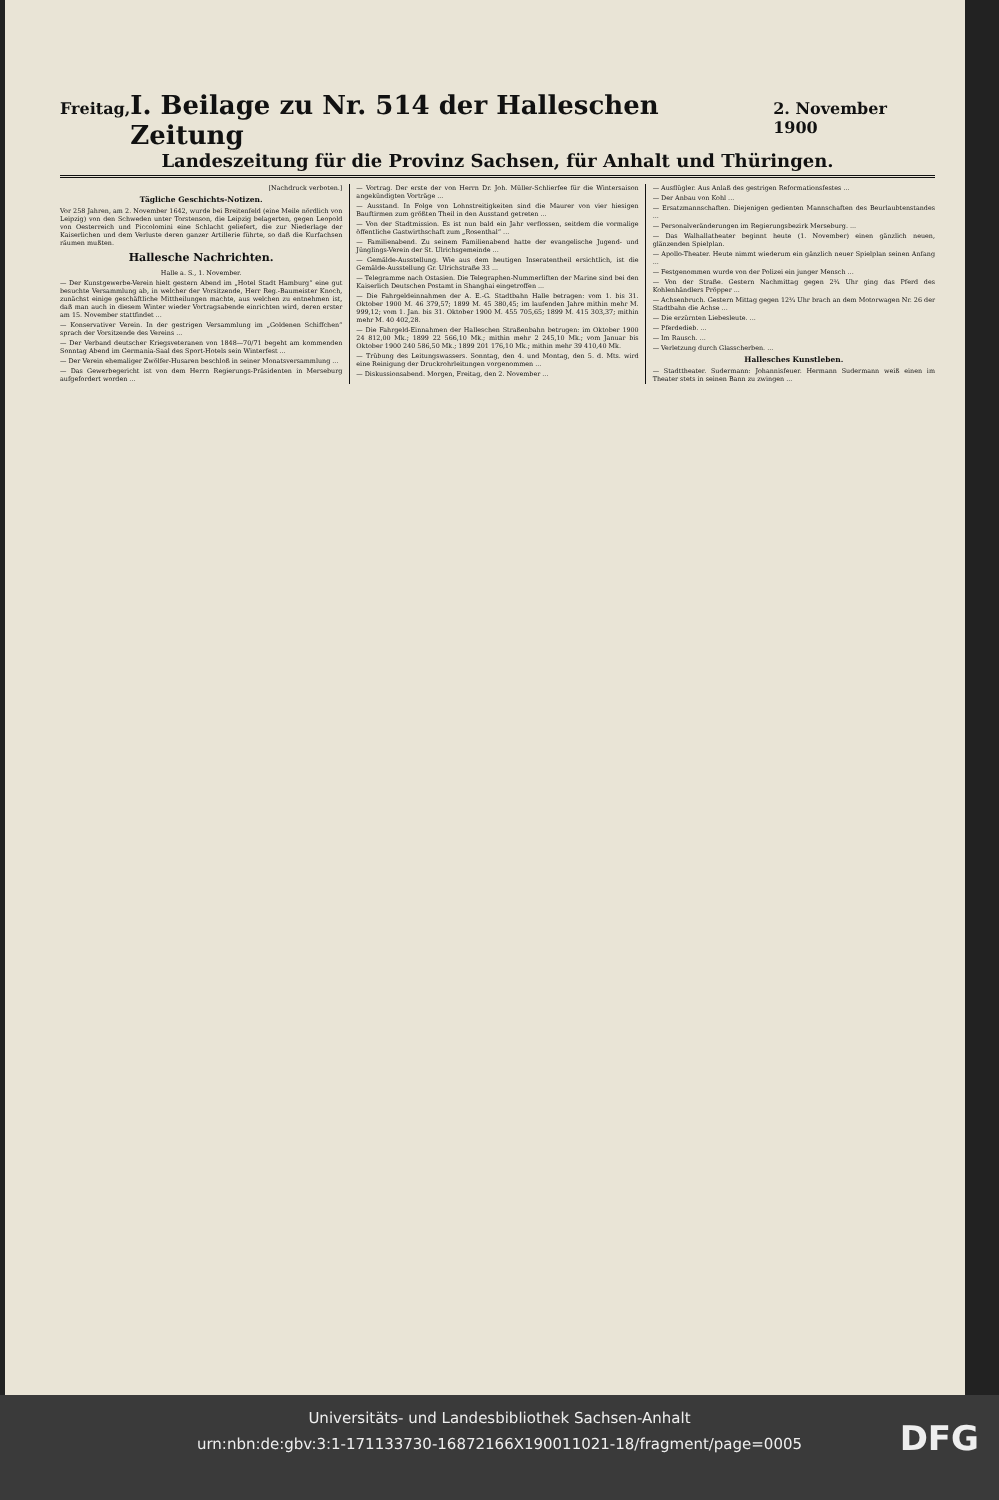Freitag, I. Beilage zu Nr. 514 der Halleschen Zeitung 2. November 1900
Landeszeitung für die Provinz Sachsen, für Anhalt und Thüringen.
[Nachdruck verboten.]
Tägliche Geschichts-Notizen.
Vor 258 Jahren, am 2. November 1642, wurde bei Breitenfeld (eine Meile nördlich von Leipzig) von den Schweden unter Torstenson, die Leipzig belagerten, gegen Leopold von Oesterreich und Piccolomini eine Schlacht geliefert, die zur Niederlage der Kaiserlichen und dem Verluste deren ganzer Artillerie führte, so daß die Kurfachsen räumen mußten.
Hallesche Nachrichten.
Halle a. S., 1. November.
— Der Kunstgewerbe-Verein hielt gestern Abend im „Hotel Stadt Hamburg“ eine gut besuchte Versammlung ab, in welcher der Vorsitzende, Herr Reg.-Baumeister Knoch, zunächst einige geschäftliche Mittheilungen machte, aus welchen zu entnehmen ist, daß man auch in diesem Winter wieder Vortragsabende einrichten wird, deren erster am 15. November stattfindet ...
— Konservativer Verein. In der gestrigen Versammlung im „Goldenen Schiffchen“ sprach der Vorsitzende des Vereins ...
— Der Verband deutscher Kriegsveteranen von 1848—70/71 begeht am kommenden Sonntag Abend im Germania-Saal des Sport-Hotels sein Winterfest ...
— Der Verein ehemaliger Zwölfer-Husaren beschloß in seiner Monatsversammlung ...
— Das Gewerbegericht ist von dem Herrn Regierungs-Präsidenten in Merseburg aufgefordert worden ...
— Vortrag. Der erste der von Herrn Dr. Joh. Müller-Schlierfee für die Wintersaison angekündigten Vorträge ...
— Ausstand. In Folge von Lohnstreitigkeiten sind die Maurer von vier hiesigen Bauftirmen zum größten Theil in den Ausstand getreten ...
— Von der Stadtmission. Es ist nun bald ein Jahr verflossen, seitdem die vormalige öffentliche Gastwirthschaft zum „Rosenthal“ ...
— Familienabend. Zu seinem Familienabend hatte der evangelische Jugend- und Jünglings-Verein der St. Ulrichsgemeinde ...
— Gemälde-Ausstellung. Wie aus dem heutigen Inseratentheil ersichtlich, ist die Gemälde-Ausstellung Gr. Ulrichstraße 33 ...
— Telegramme nach Ostasien. Die Telegraphen-Nummerliften der Marine sind bei den Kaiserlich Deutschen Postamt in Shanghai eingetroffen ...
— Die Fahrgeldeinnahmen der A. E.-G. Stadtbahn Halle betragen: vom 1. bis 31. Oktober 1900 M. 46 379,57; 1899 M. 45 380,45; im laufenden Jahre mithin mehr M. 999,12; vom 1. Jan. bis 31. Oktober 1900 M. 455 705,65; 1899 M. 415 303,37; mithin mehr M. 40 402,28.
— Die Fahrgeld-Einnahmen der Halleschen Straßenbahn betrugen: im Oktober 1900 24 812,00 Mk.; 1899 22 566,10 Mk.; mithin mehr 2 245,10 Mk.; vom Januar bis Oktober 1900 240 586,50 Mk.; 1899 201 176,10 Mk.; mithin mehr 39 410,40 Mk.
— Trübung des Leitungswassers. Sonntag, den 4. und Montag, den 5. d. Mts. wird eine Reinigung der Druckrohrleitungen vorgenommen ...
— Diskussionsabend. Morgen, Freitag, den 2. November ...
— Ausflügler. Aus Anlaß des gestrigen Reformationsfestes ...
— Der Anbau von Kohl ...
— Ersatzmannschaften. Diejenigen gedienten Mannschaften des Beurlaubtenstandes ...
— Personalveränderungen im Regierungsbezirk Merseburg. ...
— Das Walhallatheater beginnt heute (1. November) einen gänzlich neuen, glänzenden Spielplan.
— Apollo-Theater. Heute nimmt wiederum ein gänzlich neuer Spielplan seinen Anfang ...
— Festgenommen wurde von der Polizei ein junger Mensch ...
— Von der Straße. Gestern Nachmittag gegen 2¾ Uhr ging das Pferd des Kohlenhändlers Pröpper ...
— Achsenbruch. Gestern Mittag gegen 12¾ Uhr brach an dem Motorwagen Nr. 26 der Stadtbahn die Achse ...
— Die erzürnten Liebesleute. ...
— Pferdedieb. ...
— Im Rausch. ...
— Verletzung durch Glasscherben. ...
Hallesches Kunstleben.
— Stadttheater. Sudermann: Johannisfeuer. Hermann Sudermann weiß einen im Theater stets in seinen Bann zu zwingen ...
Universitäts- und Landesbibliothek Sachsen-Anhalt
urn:nbn:de:gbv:3:1-171133730-16872166X190011021-18/fragment/page=0005
DFG